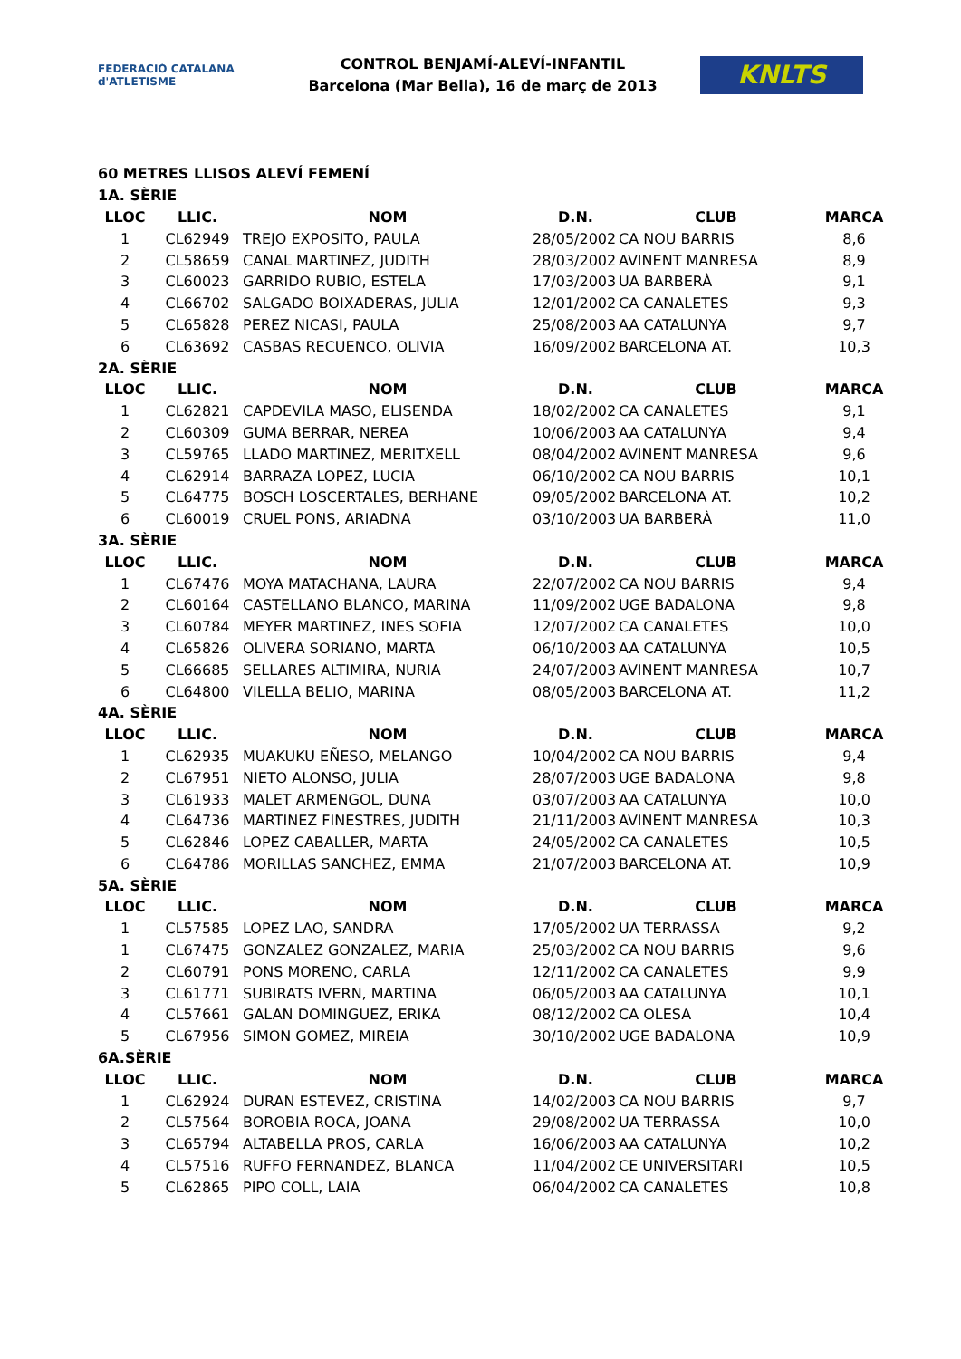FEDERACIÓ CATALANA d'ATLETISME
CONTROL BENJAMÍ-ALEVÍ-INFANTIL
Barcelona (Mar Bella), 16 de març de 2013
KNLTS
| 60 METRES LLISOS ALEVÍ FEMENÍ | | | | | |
| 1A. SÈRIE | | | | | |
| LLOC | LLIC. | NOM | D.N. | CLUB | MARCA |
| 1 | CL62949 | TREJO EXPOSITO, PAULA | 28/05/2002 | CA NOU BARRIS | 8,6 |
| 2 | CL58659 | CANAL MARTINEZ, JUDITH | 28/03/2002 | AVINENT MANRESA | 8,9 |
| 3 | CL60023 | GARRIDO RUBIO, ESTELA | 17/03/2003 | UA BARBERÀ | 9,1 |
| 4 | CL66702 | SALGADO BOIXADERAS, JULIA | 12/01/2002 | CA CANALETES | 9,3 |
| 5 | CL65828 | PEREZ NICASI, PAULA | 25/08/2003 | AA CATALUNYA | 9,7 |
| 6 | CL63692 | CASBAS RECUENCO, OLIVIA | 16/09/2002 | BARCELONA AT. | 10,3 |
| 2A. SÈRIE | | | | | |
| LLOC | LLIC. | NOM | D.N. | CLUB | MARCA |
| 1 | CL62821 | CAPDEVILA MASO, ELISENDA | 18/02/2002 | CA CANALETES | 9,1 |
| 2 | CL60309 | GUMA BERRAR, NEREA | 10/06/2003 | AA CATALUNYA | 9,4 |
| 3 | CL59765 | LLADO MARTINEZ, MERITXELL | 08/04/2002 | AVINENT MANRESA | 9,6 |
| 4 | CL62914 | BARRAZA LOPEZ, LUCIA | 06/10/2002 | CA NOU BARRIS | 10,1 |
| 5 | CL64775 | BOSCH LOSCERTALES, BERHANE | 09/05/2002 | BARCELONA AT. | 10,2 |
| 6 | CL60019 | CRUEL PONS, ARIADNA | 03/10/2003 | UA BARBERÀ | 11,0 |
| 3A. SÈRIE | | | | | |
| LLOC | LLIC. | NOM | D.N. | CLUB | MARCA |
| 1 | CL67476 | MOYA MATACHANA, LAURA | 22/07/2002 | CA NOU BARRIS | 9,4 |
| 2 | CL60164 | CASTELLANO BLANCO, MARINA | 11/09/2002 | UGE BADALONA | 9,8 |
| 3 | CL60784 | MEYER MARTINEZ, INES SOFIA | 12/07/2002 | CA CANALETES | 10,0 |
| 4 | CL65826 | OLIVERA SORIANO, MARTA | 06/10/2003 | AA CATALUNYA | 10,5 |
| 5 | CL66685 | SELLARES ALTIMIRA, NURIA | 24/07/2003 | AVINENT MANRESA | 10,7 |
| 6 | CL64800 | VILELLA BELIO, MARINA | 08/05/2003 | BARCELONA AT. | 11,2 |
| 4A. SÈRIE | | | | | |
| LLOC | LLIC. | NOM | D.N. | CLUB | MARCA |
| 1 | CL62935 | MUAKUKU EÑESO, MELANGO | 10/04/2002 | CA NOU BARRIS | 9,4 |
| 2 | CL67951 | NIETO ALONSO, JULIA | 28/07/2003 | UGE BADALONA | 9,8 |
| 3 | CL61933 | MALET ARMENGOL, DUNA | 03/07/2003 | AA CATALUNYA | 10,0 |
| 4 | CL64736 | MARTINEZ FINESTRES, JUDITH | 21/11/2003 | AVINENT MANRESA | 10,3 |
| 5 | CL62846 | LOPEZ CABALLER, MARTA | 24/05/2002 | CA CANALETES | 10,5 |
| 6 | CL64786 | MORILLAS SANCHEZ, EMMA | 21/07/2003 | BARCELONA AT. | 10,9 |
| 5A. SÈRIE | | | | | |
| LLOC | LLIC. | NOM | D.N. | CLUB | MARCA |
| 1 | CL57585 | LOPEZ LAO, SANDRA | 17/05/2002 | UA TERRASSA | 9,2 |
| 1 | CL67475 | GONZALEZ GONZALEZ, MARIA | 25/03/2002 | CA NOU BARRIS | 9,6 |
| 2 | CL60791 | PONS MORENO, CARLA | 12/11/2002 | CA CANALETES | 9,9 |
| 3 | CL61771 | SUBIRATS IVERN, MARTINA | 06/05/2003 | AA CATALUNYA | 10,1 |
| 4 | CL57661 | GALAN DOMINGUEZ, ERIKA | 08/12/2002 | CA OLESA | 10,4 |
| 5 | CL67956 | SIMON GOMEZ, MIREIA | 30/10/2002 | UGE BADALONA | 10,9 |
| 6A.SÈRIE | | | | | |
| LLOC | LLIC. | NOM | D.N. | CLUB | MARCA |
| 1 | CL62924 | DURAN ESTEVEZ, CRISTINA | 14/02/2003 | CA NOU BARRIS | 9,7 |
| 2 | CL57564 | BOROBIA ROCA, JOANA | 29/08/2002 | UA TERRASSA | 10,0 |
| 3 | CL65794 | ALTABELLA PROS, CARLA | 16/06/2003 | AA CATALUNYA | 10,2 |
| 4 | CL57516 | RUFFO FERNANDEZ, BLANCA | 11/04/2002 | CE UNIVERSITARI | 10,5 |
| 5 | CL62865 | PIPO COLL, LAIA | 06/04/2002 | CA CANALETES | 10,8 |